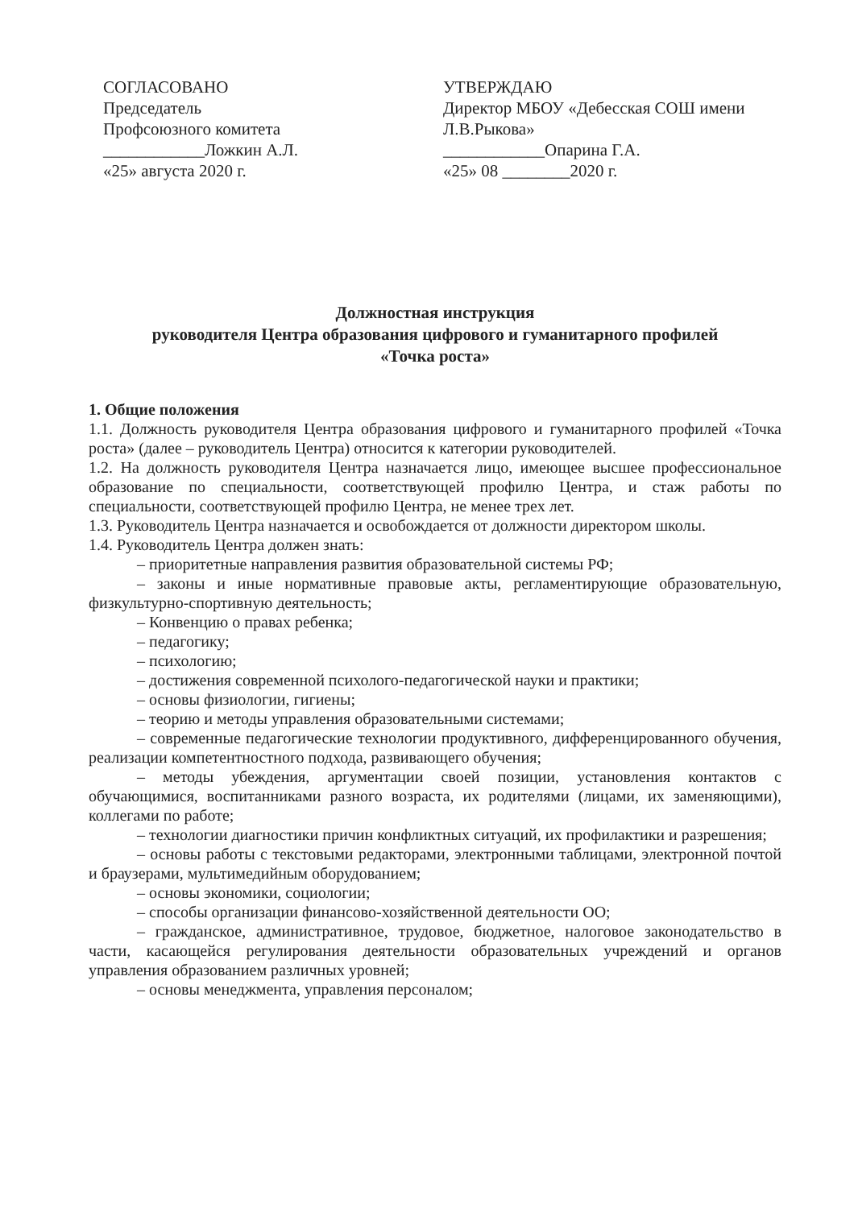СОГЛАСОВАНО
Председатель
Профсоюзного комитета
____________Ложкин А.Л.
«25» августа 2020 г.
УТВЕРЖДАЮ
Директор МБОУ «Дебесская СОШ имени Л.В.Рыкова»
____________Опарина Г.А.
«25» 08 ________2020 г.
Должностная инструкция
руководителя Центра образования цифрового и гуманитарного профилей
«Точка роста»
1. Общие положения
1.1. Должность руководителя Центра образования цифрового и гуманитарного профилей «Точка роста» (далее – руководитель Центра) относится к категории руководителей.
1.2. На должность руководителя Центра назначается лицо, имеющее высшее профессиональное образование по специальности, соответствующей профилю Центра, и стаж работы по специальности, соответствующей профилю Центра, не менее трех лет.
1.3. Руководитель Центра назначается и освобождается от должности директором школы.
1.4. Руководитель Центра должен знать:
– приоритетные направления развития образовательной системы РФ;
– законы и иные нормативные правовые акты, регламентирующие образовательную, физкультурно-спортивную деятельность;
– Конвенцию о правах ребенка;
– педагогику;
– психологию;
– достижения современной психолого-педагогической науки и практики;
– основы физиологии, гигиены;
– теорию и методы управления образовательными системами;
– современные педагогические технологии продуктивного, дифференцированного обучения, реализации компетентностного подхода, развивающего обучения;
– методы убеждения, аргументации своей позиции, установления контактов с обучающимися, воспитанниками разного возраста, их родителями (лицами, их заменяющими), коллегами по работе;
– технологии диагностики причин конфликтных ситуаций, их профилактики и разрешения;
– основы работы с текстовыми редакторами, электронными таблицами, электронной почтой и браузерами, мультимедийным оборудованием;
– основы экономики, социологии;
– способы организации финансово-хозяйственной деятельности ОО;
– гражданское, административное, трудовое, бюджетное, налоговое законодательство в части, касающейся регулирования деятельности образовательных учреждений и органов управления образованием различных уровней;
– основы менеджмента, управления персоналом;